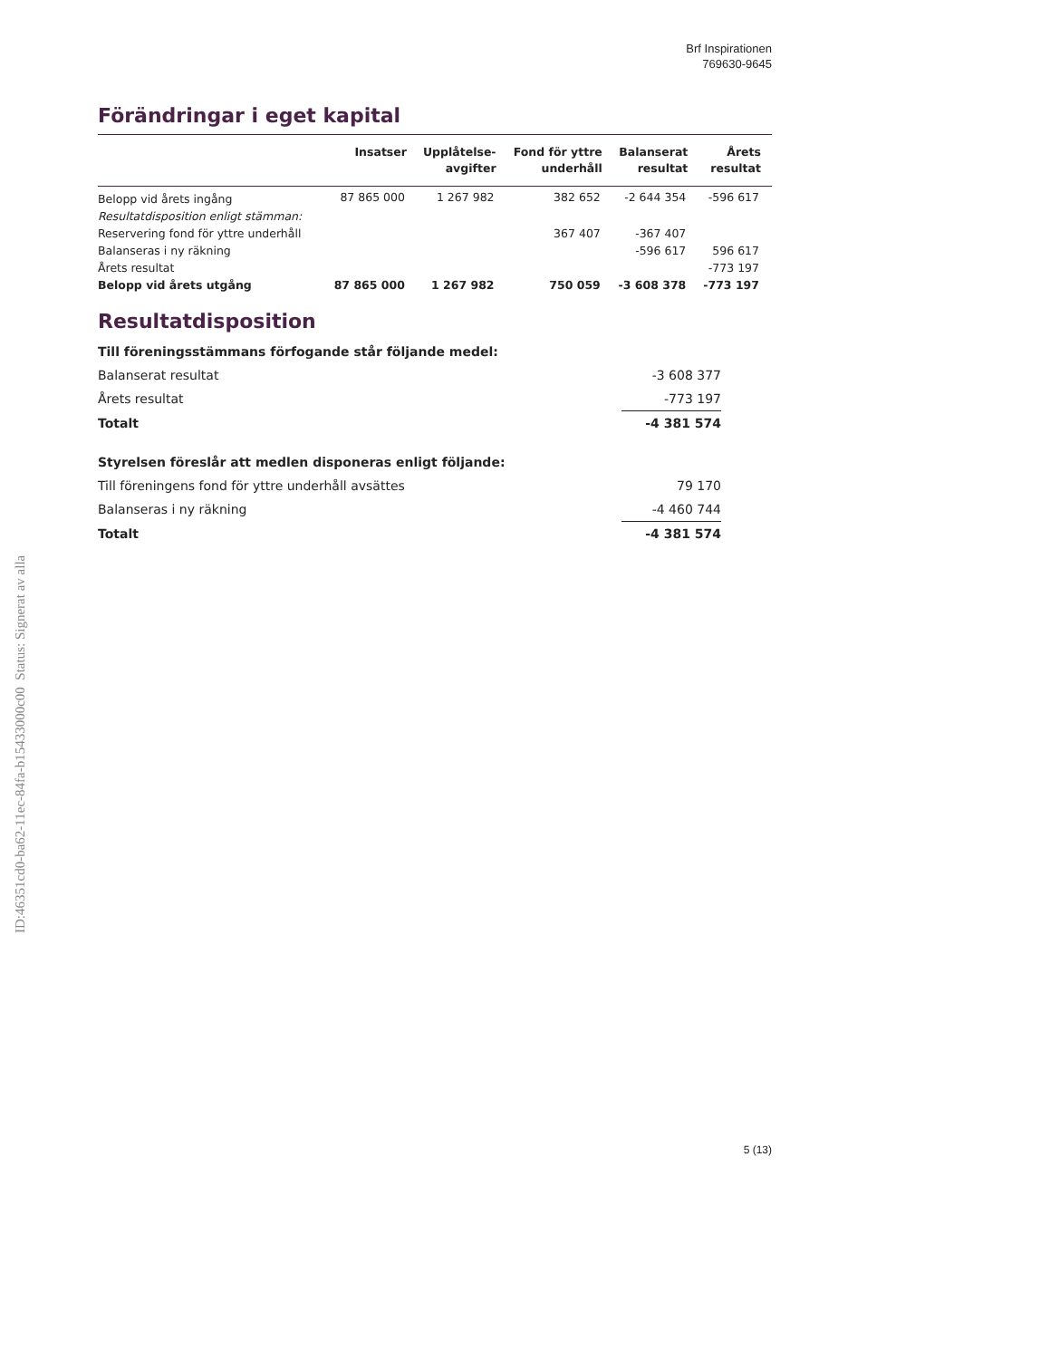Brf Inspirationen
769630-9645
Förändringar i eget kapital
| | Insatser | Upplåtelse- avgifter | Fond för yttre underhåll | Balanserat resultat | Årets resultat |
| --- | --- | --- | --- | --- | --- |
| Belopp vid årets ingång | 87 865 000 | 1 267 982 | 382 652 | -2 644 354 | -596 617 |
| Resultatdisposition enligt stämman: | | | | | |
| Reservering fond för yttre underhåll | | | 367 407 | -367 407 | |
| Balanseras i ny räkning | | | | -596 617 | 596 617 |
| Årets resultat | | | | | -773 197 |
| Belopp vid årets utgång | 87 865 000 | 1 267 982 | 750 059 | -3 608 378 | -773 197 |
Resultatdisposition
| Till föreningsstämmans förfogande står följande medel: | |
| Balanserat resultat | -3 608 377 |
| Årets resultat | -773 197 |
| Totalt | -4 381 574 |
| Styrelsen föreslår att medlen disponeras enligt följande: | |
| Till föreningens fond för yttre underhåll avsättes | 79 170 |
| Balanseras i ny räkning | -4 460 744 |
| Totalt | -4 381 574 |
ID:46351cd0-ba62-11ec-84fa-b15433000c00 Status: Signerat av alla
5 (13)